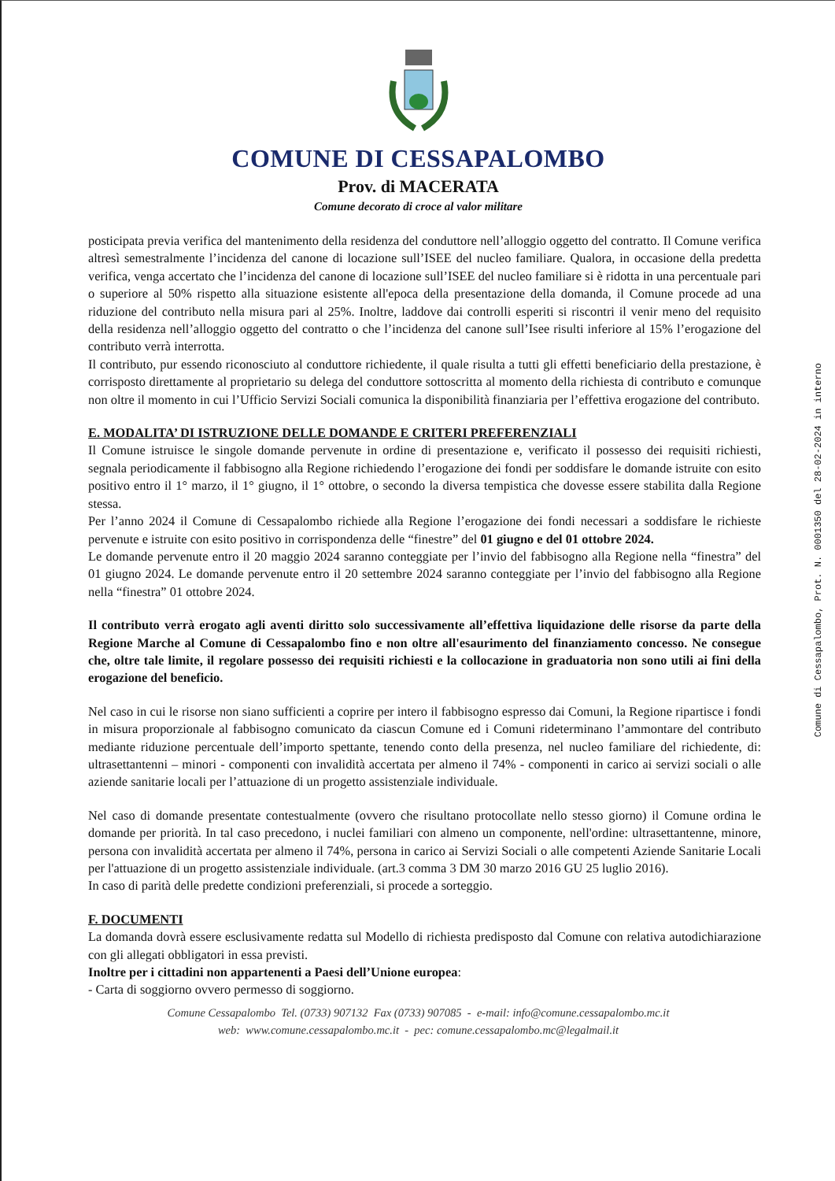COMUNE DI CESSAPALOMBO
Prov. di MACERATA
Comune decorato di croce al valor militare
posticipata previa verifica del mantenimento della residenza del conduttore nell’alloggio oggetto del contratto. Il Comune verifica altresì semestralmente l’incidenza del canone di locazione sull’ISEE del nucleo familiare. Qualora, in occasione della predetta verifica, venga accertato che l’incidenza del canone di locazione sull’ISEE del nucleo familiare si è ridotta in una percentuale pari o superiore al 50% rispetto alla situazione esistente all'epoca della presentazione della domanda, il Comune procede ad una riduzione del contributo nella misura pari al 25%. Inoltre, laddove dai controlli esperiti si riscontri il venir meno del requisito della residenza nell’alloggio oggetto del contratto o che l’incidenza del canone sull’Isee risulti inferiore al 15% l’erogazione del contributo verrà interrotta.
Il contributo, pur essendo riconosciuto al conduttore richiedente, il quale risulta a tutti gli effetti beneficiario della prestazione, è corrisposto direttamente al proprietario su delega del conduttore sottoscritta al momento della richiesta di contributo e comunque non oltre il momento in cui l’Ufficio Servizi Sociali comunica la disponibilità finanziaria per l’effettiva erogazione del contributo.
E. MODALITA’ DI ISTRUZIONE DELLE DOMANDE E CRITERI PREFERENZIALI
Il Comune istruisce le singole domande pervenute in ordine di presentazione e, verificato il possesso dei requisiti richiesti, segnala periodicamente il fabbisogno alla Regione richiedendo l’erogazione dei fondi per soddisfare le domande istruite con esito positivo entro il 1° marzo, il 1° giugno, il 1° ottobre, o secondo la diversa tempistica che dovesse essere stabilita dalla Regione stessa.
Per l’anno 2024 il Comune di Cessapalombo richiede alla Regione l’erogazione dei fondi necessari a soddisfare le richieste pervenute e istruite con esito positivo in corrispondenza delle “finestre” del 01 giugno e del 01 ottobre 2024.
Le domande pervenute entro il 20 maggio 2024 saranno conteggiate per l’invio del fabbisogno alla Regione nella “finestra” del 01 giugno 2024. Le domande pervenute entro il 20 settembre 2024 saranno conteggiate per l’invio del fabbisogno alla Regione nella “finestra” 01 ottobre 2024.
Il contributo verrà erogato agli aventi diritto solo successivamente all’effettiva liquidazione delle risorse da parte della Regione Marche al Comune di Cessapalombo fino e non oltre all'esaurimento del finanziamento concesso. Ne consegue che, oltre tale limite, il regolare possesso dei requisiti richiesti e la collocazione in graduatoria non sono utili ai fini della erogazione del beneficio.
Nel caso in cui le risorse non siano sufficienti a coprire per intero il fabbisogno espresso dai Comuni, la Regione ripartisce i fondi in misura proporzionale al fabbisogno comunicato da ciascun Comune ed i Comuni rideterminano l’ammontare del contributo mediante riduzione percentuale dell’importo spettante, tenendo conto della presenza, nel nucleo familiare del richiedente, di: ultrasettantenni – minori - componenti con invalidità accertata per almeno il 74% - componenti in carico ai servizi sociali o alle aziende sanitarie locali per l’attuazione di un progetto assistenziale individuale.
Nel caso di domande presentate contestualmente (ovvero che risultano protocollate nello stesso giorno) il Comune ordina le domande per priorità. In tal caso precedono, i nuclei familiari con almeno un componente, nell'ordine: ultrasettantenne, minore, persona con invalidità accertata per almeno il 74%, persona in carico ai Servizi Sociali o alle competenti Aziende Sanitarie Locali per l'attuazione di un progetto assistenziale individuale. (art.3 comma 3 DM 30 marzo 2016 GU 25 luglio 2016).
In caso di parità delle predette condizioni preferenziali, si procede a sorteggio.
F. DOCUMENTI
La domanda dovrà essere esclusivamente redatta sul Modello di richiesta predisposto dal Comune con relativa autodichiarazione con gli allegati obbligatori in essa previsti.
Inoltre per i cittadini non appartenenti a Paesi dell’Unione europea:
- Carta di soggiorno ovvero permesso di soggiorno.
Comune Cessapalombo Tel. (0733) 907132 Fax (0733) 907085 - e-mail: info@comune.cessapalombo.mc.it
web: www.comune.cessapalombo.mc.it - pec: comune.cessapalombo.mc@legalmail.it
Comune di Cessapalombo, Prot. N. 0001350 del 28-02-2024 in interno